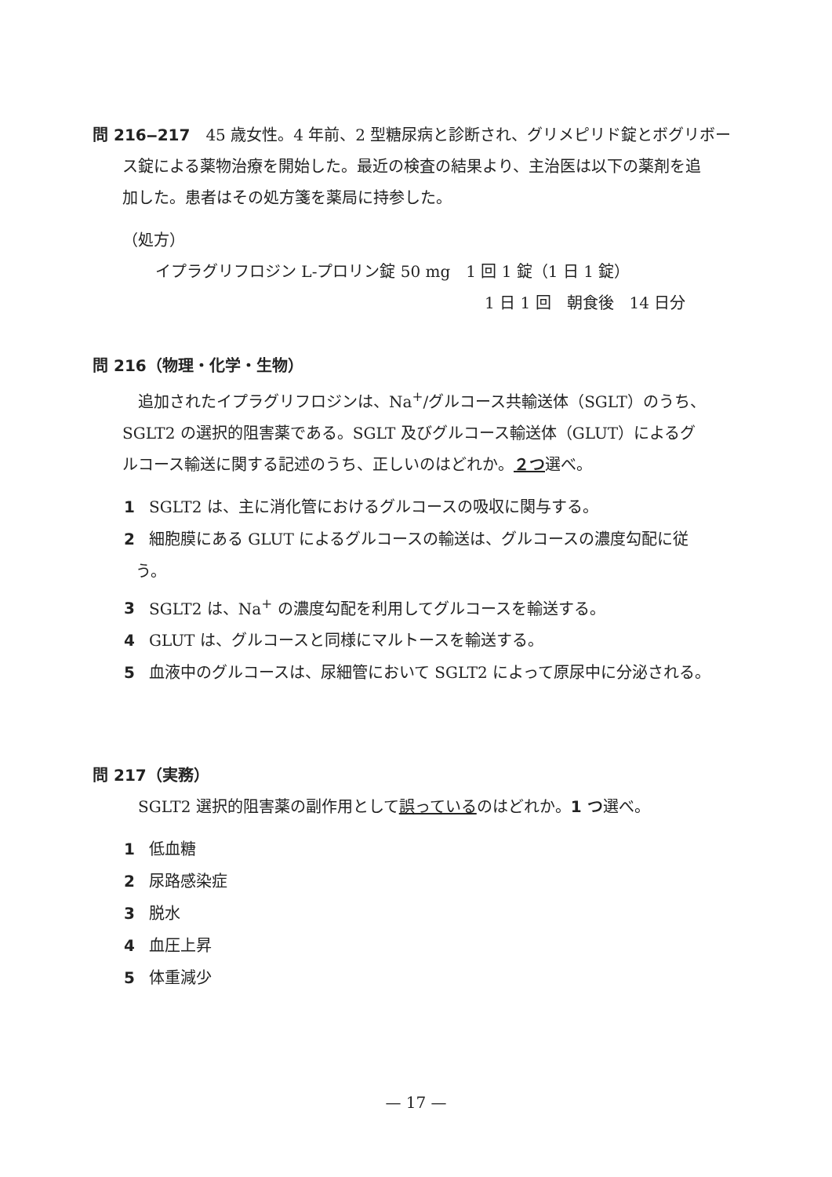問 216‒217　45 歳女性。4 年前、2 型糖尿病と診断され、グリメピリド錠とボグリボー
ス錠による薬物治療を開始した。最近の検査の結果より、主治医は以下の薬剤を追
加した。患者はその処方箋を薬局に持参した。
（処方）
イプラグリフロジン L-プロリン錠 50 mg　1 回 1 錠（1 日 1 錠）
1 日 1 回　朝食後　14 日分
問 216（物理・化学・生物）
追加されたイプラグリフロジンは、Na<sup>+</sup>/グルコース共輸送体（SGLT）のうち、
SGLT2 の選択的阻害薬である。SGLT 及びグルコース輸送体（GLUT）によるグ
ルコース輸送に関する記述のうち、正しいのはどれか。２つ選べ。
1 SGLT2 は、主に消化管におけるグルコースの吸収に関与する。
2 細胞膜にある GLUT によるグルコースの輸送は、グルコースの濃度勾配に従
う。
3 SGLT2 は、Na<sup>+</sup> の濃度勾配を利用してグルコースを輸送する。
4 GLUT は、グルコースと同様にマルトースを輸送する。
5 血液中のグルコースは、尿細管において SGLT2 によって原尿中に分泌される。
問 217（実務）
SGLT2 選択的阻害薬の副作用として誤っているのはどれか。1 つ選べ。
1 低血糖
2 尿路感染症
3 脱水
4 血圧上昇
5 体重減少
— 17 —